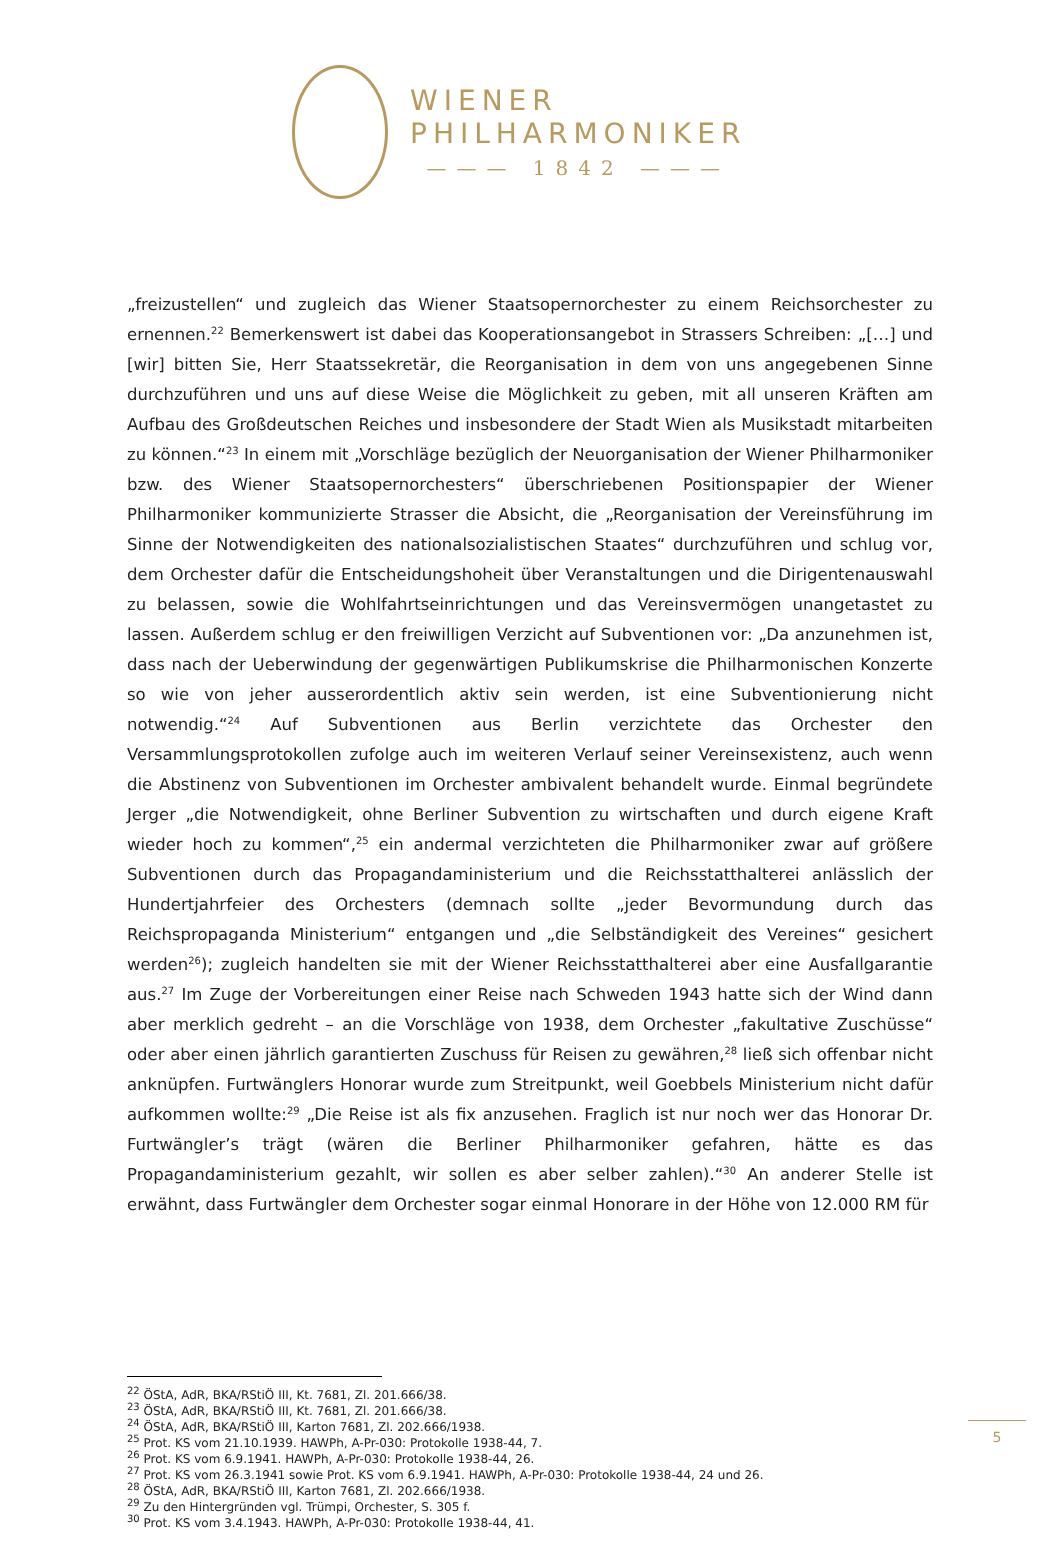WIENER
PHILHARMONIKER
——— 1842 ———
„freizustellen“ und zugleich das Wiener Staatsopernorchester zu einem Reichsorchester zu ernennen.<sup>22</sup> Bemerkenswert ist dabei das Kooperationsangebot in Strassers Schreiben: „[…] und [wir] bitten Sie, Herr Staatssekretär, die Reorganisation in dem von uns angegebenen Sinne durchzuführen und uns auf diese Weise die Möglichkeit zu geben, mit all unseren Kräften am Aufbau des Großdeutschen Reiches und insbesondere der Stadt Wien als Musikstadt mitarbeiten zu können.“<sup>23</sup> In einem mit „Vorschläge bezüglich der Neuorganisation der Wiener Philharmoniker bzw. des Wiener Staatsopernorchesters“ überschriebenen Positionspapier der Wiener Philharmoniker kommunizierte Strasser die Absicht, die „Reorganisation der Vereinsführung im Sinne der Notwendigkeiten des nationalsozialistischen Staates“ durchzuführen und schlug vor, dem Orchester dafür die Entscheidungshoheit über Veranstaltungen und die Dirigentenauswahl zu belassen, sowie die Wohlfahrtseinrichtungen und das Vereinsvermögen unangetastet zu lassen. Außerdem schlug er den freiwilligen Verzicht auf Subventionen vor: „Da anzunehmen ist, dass nach der Ueberwindung der gegenwärtigen Publikumskrise die Philharmonischen Konzerte so wie von jeher ausserordentlich aktiv sein werden, ist eine Subventionierung nicht notwendig.“<sup>24</sup> Auf Subventionen aus Berlin verzichtete das Orchester den Versammlungsprotokollen zufolge auch im weiteren Verlauf seiner Vereinsexistenz, auch wenn die Abstinenz von Subventionen im Orchester ambivalent behandelt wurde. Einmal begründete Jerger „die Notwendigkeit, ohne Berliner Subvention zu wirtschaften und durch eigene Kraft wieder hoch zu kommen“,<sup>25</sup> ein andermal verzichteten die Philharmoniker zwar auf größere Subventionen durch das Propagandaministerium und die Reichsstatthalterei anlässlich der Hundertjahrfeier des Orchesters (demnach sollte „jeder Bevormundung durch das Reichspropaganda Ministerium“ entgangen und „die Selbständigkeit des Vereines“ gesichert werden<sup>26</sup>); zugleich handelten sie mit der Wiener Reichsstatthalterei aber eine Ausfallgarantie aus.<sup>27</sup> Im Zuge der Vorbereitungen einer Reise nach Schweden 1943 hatte sich der Wind dann aber merklich gedreht – an die Vorschläge von 1938, dem Orchester „fakultative Zuschüsse“ oder aber einen jährlich garantierten Zuschuss für Reisen zu gewähren,<sup>28</sup> ließ sich offenbar nicht anknüpfen. Furtwänglers Honorar wurde zum Streitpunkt, weil Goebbels Ministerium nicht dafür aufkommen wollte:<sup>29</sup> „Die Reise ist als fix anzusehen. Fraglich ist nur noch wer das Honorar Dr. Furtwängler’s trägt (wären die Berliner Philharmoniker gefahren, hätte es das Propagandaministerium gezahlt, wir sollen es aber selber zahlen).“<sup>30</sup> An anderer Stelle ist erwähnt, dass Furtwängler dem Orchester sogar einmal Honorare in der Höhe von 12.000 RM für
<sup>22</sup> ÖStA, AdR, BKA/RStiÖ III, Kt. 7681, Zl. 201.666/38.
<sup>23</sup> ÖStA, AdR, BKA/RStiÖ III, Kt. 7681, Zl. 201.666/38.
<sup>24</sup> ÖStA, AdR, BKA/RStiÖ III, Karton 7681, Zl. 202.666/1938.
<sup>25</sup> Prot. KS vom 21.10.1939. HAWPh, A-Pr-030: Protokolle 1938-44, 7.
<sup>26</sup> Prot. KS vom 6.9.1941. HAWPh, A-Pr-030: Protokolle 1938-44, 26.
<sup>27</sup> Prot. KS vom 26.3.1941 sowie Prot. KS vom 6.9.1941. HAWPh, A-Pr-030: Protokolle 1938-44, 24 und 26.
<sup>28</sup> ÖStA, AdR, BKA/RStiÖ III, Karton 7681, Zl. 202.666/1938.
<sup>29</sup> Zu den Hintergründen vgl. Trümpi, Orchester, S. 305 f.
<sup>30</sup> Prot. KS vom 3.4.1943. HAWPh, A-Pr-030: Protokolle 1938-44, 41.
5